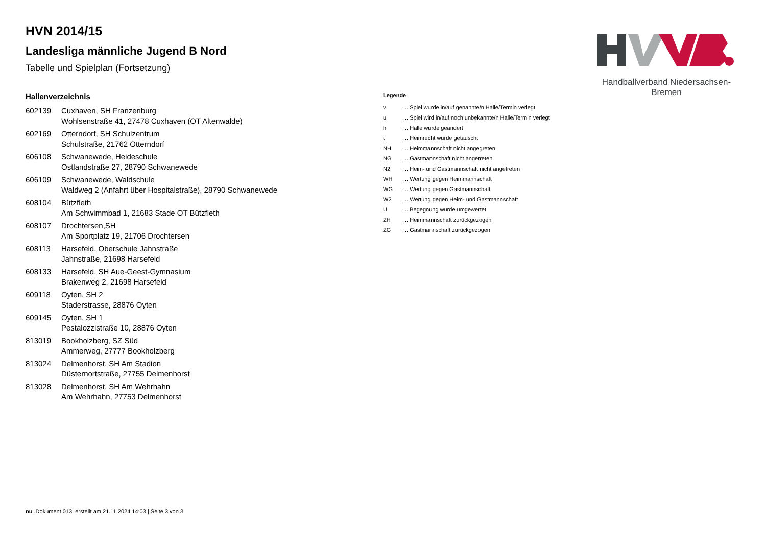Handballverband Niedersachsen-Bremen
HVN 2014/15
Landesliga männliche Jugend B Nord
Tabelle und Spielplan (Fortsetzung)
Hallenverzeichnis
| 602139 | Cuxhaven, SH Franzenburg Wohlsenstraße 41, 27478 Cuxhaven (OT Altenwalde) |
| 602169 | Otterndorf, SH Schulzentrum Schulstraße, 21762 Otterndorf |
| 606108 | Schwanewede, Heideschule Ostlandstraße 27, 28790 Schwanewede |
| 606109 | Schwanewede, Waldschule Waldweg 2 (Anfahrt über Hospitalstraße), 28790 Schwanewede |
| 608104 | Bützfleth Am Schwimmbad 1, 21683 Stade OT Bützfleth |
| 608107 | Drochtersen,SH Am Sportplatz 19, 21706 Drochtersen |
| 608113 | Harsefeld, Oberschule Jahnstraße Jahnstraße, 21698 Harsefeld |
| 608133 | Harsefeld, SH Aue-Geest-Gymnasium Brakenweg 2, 21698 Harsefeld |
| 609118 | Oyten, SH 2 Staderstrasse, 28876 Oyten |
| 609145 | Oyten, SH 1 Pestalozzistraße 10, 28876 Oyten |
| 813019 | Bookholzberg, SZ Süd Ammerweg, 27777 Bookholzberg |
| 813024 | Delmenhorst, SH Am Stadion Düsternortstraße, 27755 Delmenhorst |
| 813028 | Delmenhorst, SH Am Wehrhahn Am Wehrhahn, 27753 Delmenhorst |
Legende
| v | ... Spiel wurde in/auf genannte/n Halle/Termin verlegt |
| u | ... Spiel wird in/auf noch unbekannte/n Halle/Termin verlegt |
| h | ... Halle wurde geändert |
| t | ... Heimrecht wurde getauscht |
| NH | ... Heimmannschaft nicht angegreten |
| NG | ... Gastmannschaft nicht angetreten |
| N2 | ... Heim- und Gastmannschaft nicht angetreten |
| WH | ... Wertung gegen Heimmannschaft |
| WG | ... Wertung gegen Gastmannschaft |
| W2 | ... Wertung gegen Heim- und Gastmannschaft |
| U | ... Begegnung wurde umgewertet |
| ZH | ... Heimmannschaft zurückgezogen |
| ZG | ... Gastmannschaft zurückgezogen |
nu .Dokument 013, erstellt am 21.11.2024 14:03 | Seite 3 von 3